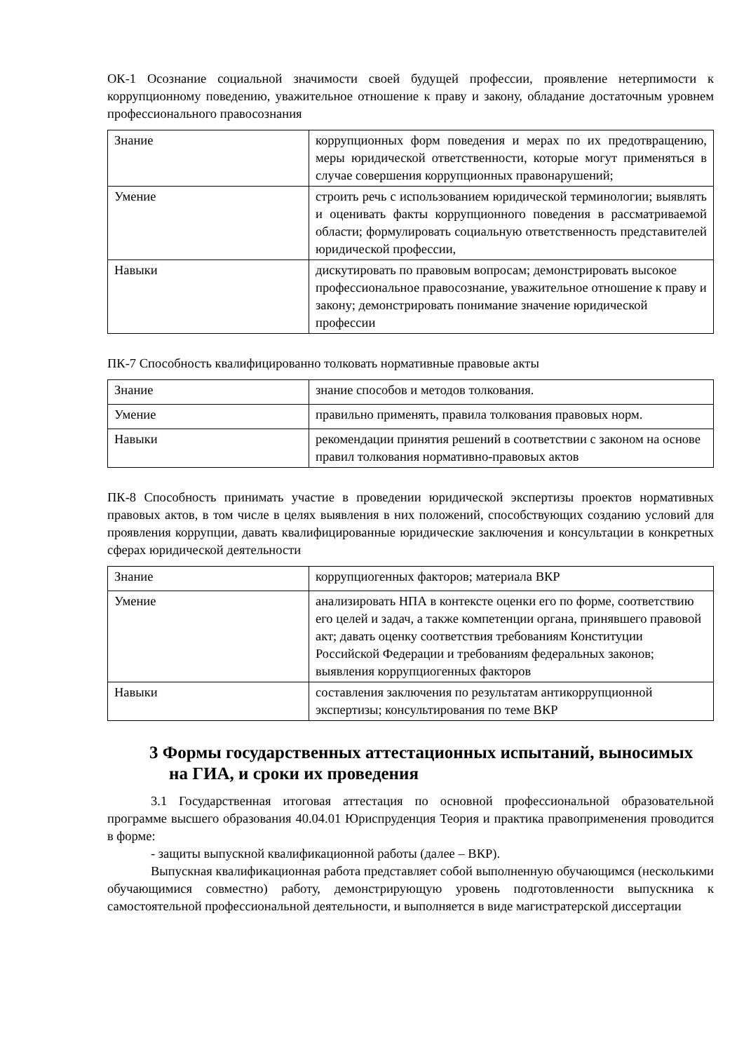ОК-1 Осознание социальной значимости своей будущей профессии, проявление нетерпимости к коррупционному поведению, уважительное отношение к праву и закону, обладание достаточным уровнем профессионального правосознания
| Знание | коррупционных форм поведения и мерах по их предотвращению, меры юридической ответственности, которые могут применяться в случае совершения коррупционных правонарушений; |
| Умение | строить речь с использованием юридической терминологии; выявлять и оценивать факты коррупционного поведения в рассматриваемой области; формулировать социальную ответственность представителей юридической профессии, |
| Навыки | дискутировать по правовым вопросам; демонстрировать высокое профессиональное правосознание, уважительное отношение к праву и закону; демонстрировать понимание значение юридической профессии |
ПК-7 Способность квалифицированно толковать нормативные правовые акты
| Знание | знание способов и методов толкования. |
| Умение | правильно применять, правила толкования правовых норм. |
| Навыки | рекомендации принятия решений в соответствии с законом на основе правил толкования нормативно-правовых актов |
ПК-8 Способность принимать участие в проведении юридической экспертизы проектов нормативных правовых актов, в том числе в целях выявления в них положений, способствующих созданию условий для проявления коррупции, давать квалифицированные юридические заключения и консультации в конкретных сферах юридической деятельности
| Знание | коррупциогенных факторов; материала ВКР |
| Умение | анализировать НПА в контексте оценки его по форме, соответствию его целей и задач, а также компетенции органа, принявшего правовой акт; давать оценку соответствия требованиям Конституции Российской Федерации и требованиям федеральных законов; выявления коррупциогенных факторов |
| Навыки | составления заключения по результатам антикоррупционной экспертизы; консультирования по теме ВКР |
3 Формы государственных аттестационных испытаний, выносимых на ГИА, и сроки их проведения
3.1 Государственная итоговая аттестация по основной профессиональной образовательной программе высшего образования 40.04.01 Юриспруденция Теория и практика правоприменения проводится в форме:
- защиты выпускной квалификационной работы (далее – ВКР).
Выпускная квалификационная работа представляет собой выполненную обучающимся (несколькими обучающимися совместно) работу, демонстрирующую уровень подготовленности выпускника к самостоятельной профессиональной деятельности, и выполняется в виде магистратерской диссертации